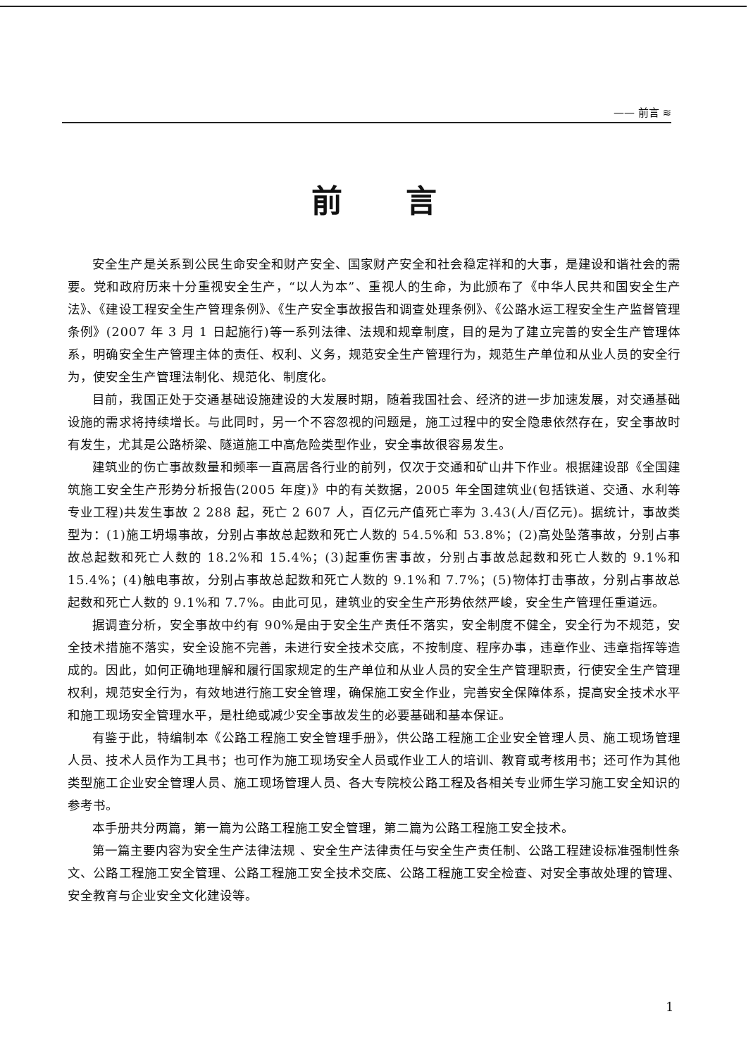—— 前言 ≋
前言
安全生产是关系到公民生命安全和财产安全、国家财产安全和社会稳定祥和的大事，是建设和谐社会的需要。党和政府历来十分重视安全生产，“以人为本”、重视人的生命，为此颁布了《中华人民共和国安全生产法》、《建设工程安全生产管理条例》、《生产安全事故报告和调查处理条例》、《公路水运工程安全生产监督管理条例》(2007 年 3 月 1 日起施行)等一系列法律、法规和规章制度，目的是为了建立完善的安全生产管理体系，明确安全生产管理主体的责任、权利、义务，规范安全生产管理行为，规范生产单位和从业人员的安全行为，使安全生产管理法制化、规范化、制度化。
目前，我国正处于交通基础设施建设的大发展时期，随着我国社会、经济的进一步加速发展，对交通基础设施的需求将持续增长。与此同时，另一个不容忽视的问题是，施工过程中的安全隐患依然存在，安全事故时有发生，尤其是公路桥梁、隧道施工中高危险类型作业，安全事故很容易发生。
建筑业的伤亡事故数量和频率一直高居各行业的前列，仅次于交通和矿山井下作业。根据建设部《全国建筑施工安全生产形势分析报告(2005 年度)》中的有关数据，2005 年全国建筑业(包括铁道、交通、水利等专业工程)共发生事故 2 288 起，死亡 2 607 人，百亿元产值死亡率为 3.43(人/百亿元)。据统计，事故类型为：(1)施工坍塌事故，分别占事故总起数和死亡人数的 54.5%和 53.8%；(2)高处坠落事故，分别占事故总起数和死亡人数的 18.2%和 15.4%；(3)起重伤害事故，分别占事故总起数和死亡人数的 9.1%和 15.4%；(4)触电事故，分别占事故总起数和死亡人数的 9.1%和 7.7%；(5)物体打击事故，分别占事故总起数和死亡人数的 9.1%和 7.7%。由此可见，建筑业的安全生产形势依然严峻，安全生产管理任重道远。
据调查分析，安全事故中约有 90%是由于安全生产责任不落实，安全制度不健全，安全行为不规范，安全技术措施不落实，安全设施不完善，未进行安全技术交底，不按制度、程序办事，违章作业、违章指挥等造成的。因此，如何正确地理解和履行国家规定的生产单位和从业人员的安全生产管理职责，行使安全生产管理权利，规范安全行为，有效地进行施工安全管理，确保施工安全作业，完善安全保障体系，提高安全技术水平和施工现场安全管理水平，是杜绝或减少安全事故发生的必要基础和基本保证。
有鉴于此，特编制本《公路工程施工安全管理手册》，供公路工程施工企业安全管理人员、施工现场管理人员、技术人员作为工具书；也可作为施工现场安全人员或作业工人的培训、教育或考核用书；还可作为其他类型施工企业安全管理人员、施工现场管理人员、各大专院校公路工程及各相关专业师生学习施工安全知识的参考书。
本手册共分两篇，第一篇为公路工程施工安全管理，第二篇为公路工程施工安全技术。
第一篇主要内容为安全生产法律法规 、安全生产法律责任与安全生产责任制、公路工程建设标准强制性条文、公路工程施工安全管理、公路工程施工安全技术交底、公路工程施工安全检查、对安全事故处理的管理、安全教育与企业安全文化建设等。
1